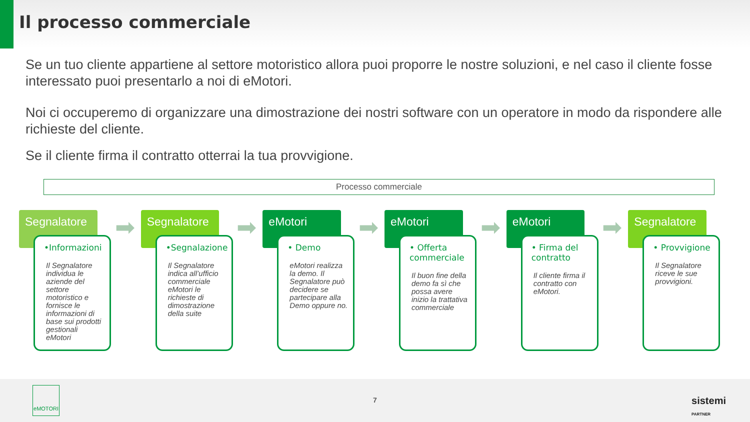Il processo commerciale
Se un tuo cliente appartiene al settore motoristico allora puoi proporre le nostre soluzioni, e nel caso il cliente fosse interessato puoi presentarlo a noi di eMotori.
Noi ci occuperemo di organizzare una dimostrazione dei nostri software con un operatore in modo da rispondere alle richieste del cliente.
Se il cliente firma il contratto otterrai la tua provvigione.
Processo commerciale
Segnalatore
➡
•Informazioni
Il Segnalatore individua le aziende del settore motoristico e fornisce le informazioni di base sui prodotti gestionali eMotori
Segnalatore
➡
•Segnalazione
Il Segnalatore indica all’ufficio commerciale eMotori le richieste di dimostrazione della suite
eMotori
➡
• Demo
eMotori realizza la demo. Il Segnalatore può decidere se partecipare alla Demo oppure no.
eMotori
➡
• Offerta commerciale
Il buon fine della demo fa sì che possa avere inizio la trattativa commerciale
eMotori
➡
• Firma del contratto
Il cliente firma il contratto con eMotori.
Segnalatore
• Provvigione
Il Segnalatore riceve le sue provvigioni.
eMOTORI
7
sistemi
PARTNER